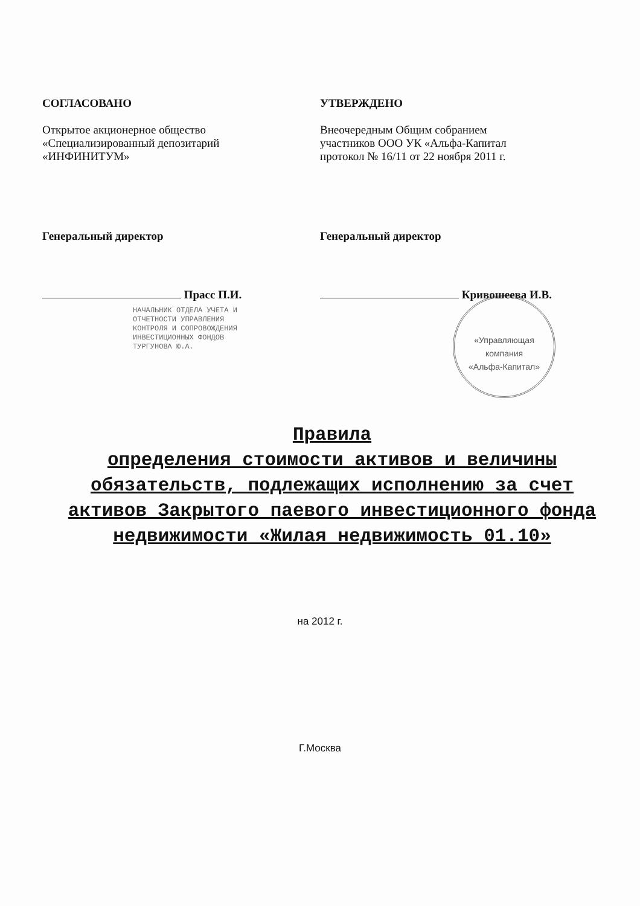СОГЛАСОВАНО
Открытое акционерное общество
«Специализированный депозитарий
«ИНФИНИТУМ»
Генеральный директор
Прасс П.И.
НАЧАЛЬНИК ОТДЕЛА УЧЕТА И
ОТЧЕТНОСТИ УПРАВЛЕНИЯ
КОНТРОЛЯ И СОПРОВОЖДЕНИЯ
ИНВЕСТИЦИОННЫХ ФОНДОВ
ТУРГУНОВА Ю.А.
УТВЕРЖДЕНО
Внеочередным Общим собранием
участников ООО УК «Альфа-Капитал
протокол № 16/11 от 22 ноября 2011 г.
Генеральный директор
Кривошеева И.В.
«Управляющая
компания
«Альфа-Капитал»
Правила
определения стоимости активов и величины обязательств, подлежащих исполнению за счет активов Закрытого паевого инвестиционного фонда недвижимости «Жилая недвижимость 01.10»
на 2012 г.
Г.Москва